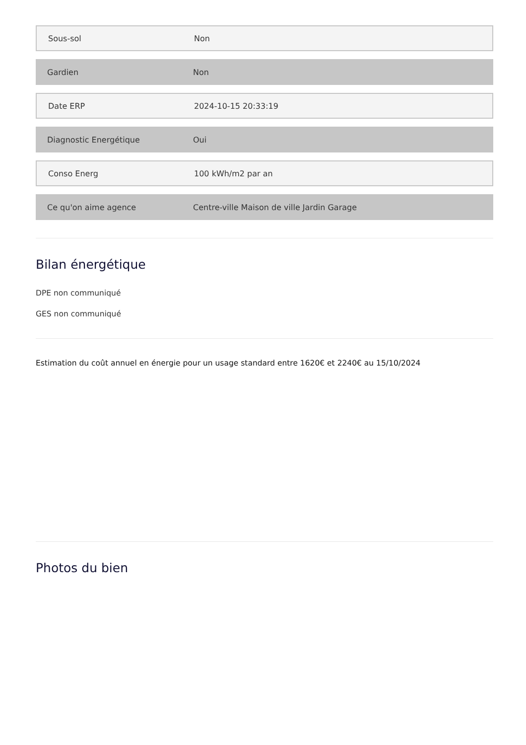Sous-sol Non
Gardien Non
Date ERP 2024-10-15 20:33:19
Diagnostic Energétique Oui
Conso Energ 100 kWh/m2 par an
Ce qu'on aime agence
Centre-ville Maison de ville Jardin Garage
Bilan énergétique
DPE non communiqué
GES non communiqué
Estimation du coût annuel en énergie pour un usage standard entre 1620€ et 2240€ au 15/10/2024
Photos du bien